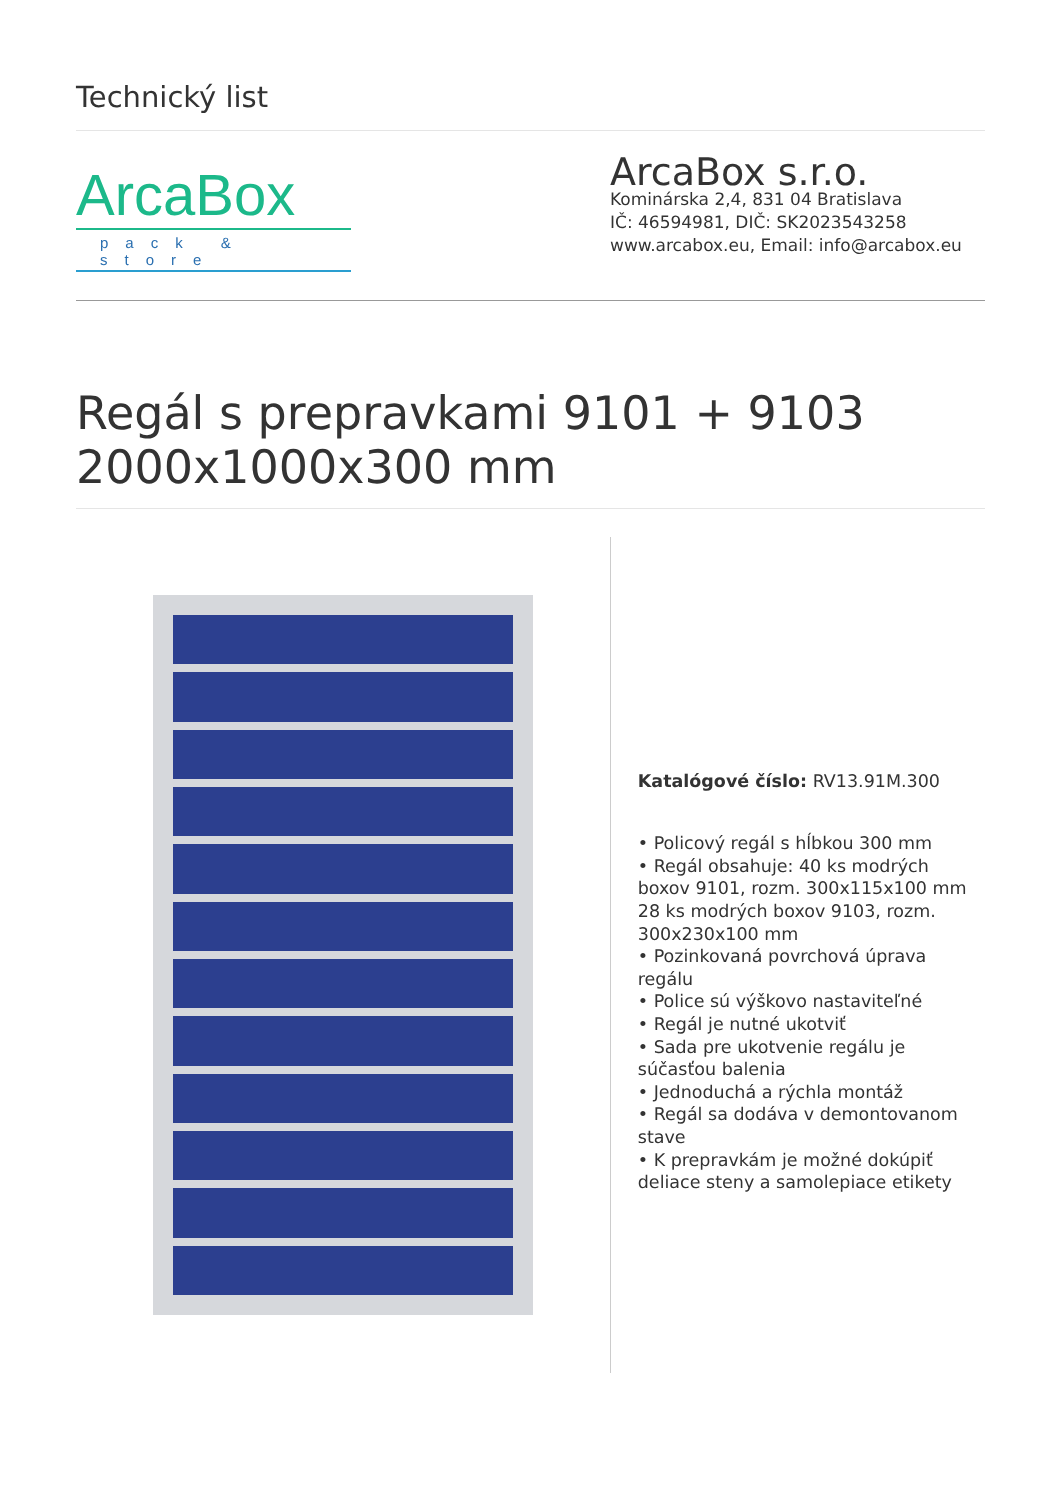Technický list
ArcaBox
pack & store
ArcaBox s.r.o.
Kominárska 2,4, 831 04 Bratislava
IČ: 46594981, DIČ: SK2023543258
www.arcabox.eu, Email: info@arcabox.eu
Regál s prepravkami 9101 + 9103 2000x1000x300 mm
Katalógové číslo: RV13.91M.300
• Policový regál s hĺbkou 300 mm
• Regál obsahuje: 40 ks modrých boxov 9101, rozm. 300x115x100 mm 28 ks modrých boxov 9103, rozm. 300x230x100 mm
• Pozinkovaná povrchová úprava regálu
• Police sú výškovo nastaviteľné
• Regál je nutné ukotviť
• Sada pre ukotvenie regálu je súčasťou balenia
• Jednoduchá a rýchla montáž
• Regál sa dodáva v demontovanom stave
• K prepravkám je možné dokúpiť deliace steny a samolepiace etikety